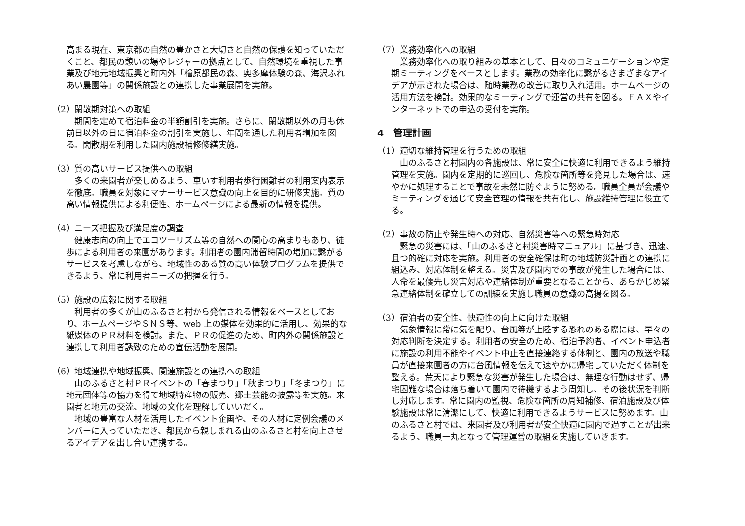高まる現在、東京都の自然の豊かさと大切さと自然の保護を知っていただくこと、都民の憩いの場やレジャーの拠点として、自然環境を重視した事業及び地元地域振興と町内外「檜原都民の森、奥多摩体験の森、海沢ふれあい農園等」の関係施設との連携した事業展開を実施。
（2）閑散期対策への取組
　期間を定めて宿泊料金の半額割引を実施。さらに、閑散期以外の月も休前日以外の日に宿泊料金の割引を実施し、年間を通した利用者増加を図る。閑散期を利用した園内施設補修修繕実施。
（3）質の高いサービス提供への取組
　多くの来園者が楽しめるよう、車いす利用者歩行困難者の利用案内表示を徹底。職員を対象にマナーサービス意識の向上を目的に研修実施。質の高い情報提供による利便性、ホームページによる最新の情報を提供。
（4）ニーズ把握及び満足度の調査
　健康志向の向上でエコツーリズム等の自然への関心の高まりもあり、徒歩による利用者の来園があります。利用者の園内滞留時間の増加に繋がるサービスを考慮しながら、地域性のある質の高い体験プログラムを提供できるよう、常に利用者ニーズの把握を行う。
（5）施設の広報に関する取組
　利用者の多くが山のふるさと村から発信される情報をベースとしており、ホームページやＳＮＳ等、web 上の媒体を効果的に活用し、効果的な紙媒体のＰＲ材料を検討。また、ＰＲの促進のため、町内外の関係施設と連携して利用者誘致のための宣伝活動を展開。
（6）地域連携や地域振興、関連施設との連携への取組
　山のふるさと村ＰＲイベントの「春まつり」「秋まつり」「冬まつり」に地元団体等の協力を得て地域特産物の販売、郷土芸能の披露等を実施。来園者と地元の交流、地域の文化を理解していいだく。
　地域の豊富な人材を活用したイベント企画や、その人材に定例会議のメンバーに入っていただき、都民から親しまれる山のふるさと村を向上させるアイデアを出し合い連携する。
（7）業務効率化への取組
　業務効率化への取り組みの基本として、日々のコミュニケーションや定期ミーティングをベースとします。業務の効率化に繋がるさまざまなアイデアが示された場合は、随時業務の改善に取り入れ活用。ホームページの活用方法を検討。効果的なミーティングで運営の共有を図る。ＦＡＸやインターネットでの申込の受付を実施。
4　管理計画
（1）適切な維持管理を行うための取組
　山のふるさと村園内の各施設は、常に安全に快適に利用できるよう維持管理を実施。園内を定期的に巡回し、危険な箇所等を発見した場合は、速やかに処理することで事故を未然に防ぐように努める。職員全員が会議やミーティングを通じて安全管理の情報を共有化し、施設維持管理に役立てる。
（2）事故の防止や発生時への対応、自然災害等への緊急時対応
　緊急の災害には、「山のふるさと村災害時マニュアル」に基づき、迅速、且つ的確に対応を実施。利用者の安全確保は町の地域防災計画との連携に組込み、対応体制を整える。災害及び園内での事故が発生した場合には、人命を最優先し災害対応や連絡体制が重要となることから、あらかじめ緊急連絡体制を確立しての訓練を実施し職員の意識の高揚を図る。
（3）宿泊者の安全性、快適性の向上に向けた取組
　気象情報に常に気を配り、台風等が上陸する恐れのある際には、早々の対応判断を決定する。利用者の安全のため、宿泊予約者、イベント申込者に施設の利用不能やイベント中止を直接連絡する体制と、園内の放送や職員が直接来園者の方に台風情報を伝えて速やかに帰宅していただく体制を整える。荒天により緊急な災害が発生した場合は、無理な行動はせず、帰宅困難な場合は落ち着いて園内で待機するよう周知し、その後状況を判断し対応します。常に園内の監視、危険な箇所の周知補修、宿泊施設及び体験施設は常に清潔にして、快適に利用できるようサービスに努めます。山のふるさと村では、来園者及び利用者が安全快適に園内で過すことが出来るよう、職員一丸となって管理運営の取組を実施していきます。